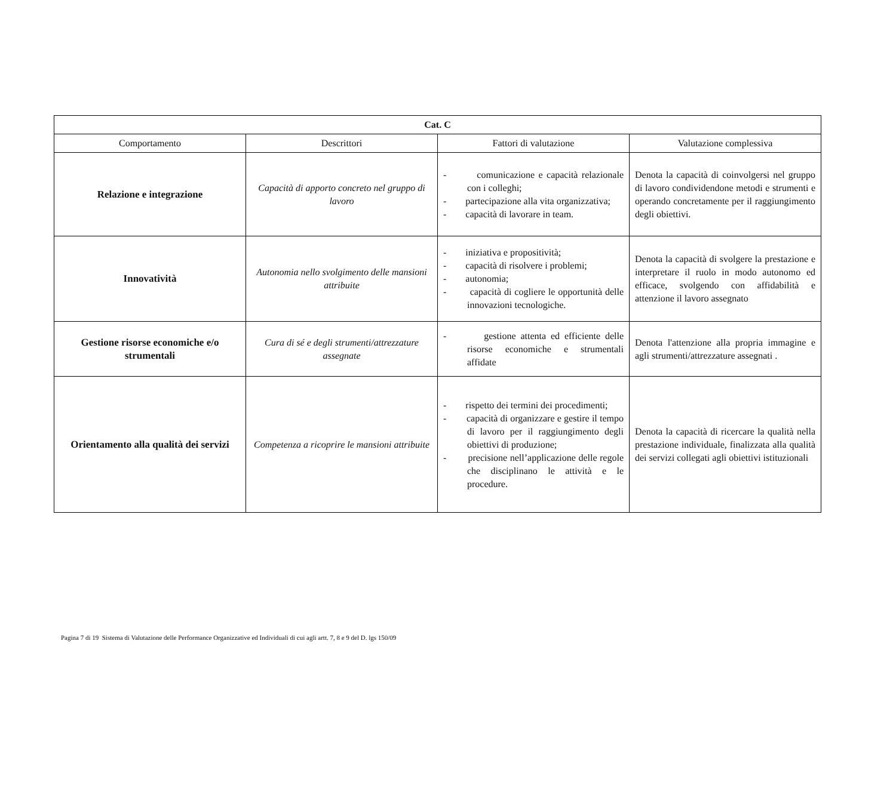| Cat. C | | | |
| --- | --- | --- | --- |
| Comportamento | Descrittori | Fattori di valutazione | Valutazione complessiva |
| Relazione e integrazione | Capacità di apporto concreto nel gruppo di lavoro | - comunicazione e capacità relazionale con i colleghi; - partecipazione alla vita organizzativa; - capacità di lavorare in team. | Denota la capacità di coinvolgersi nel gruppo di lavoro condividendone metodi e strumenti e operando concretamente per il raggiungimento degli obiettivi. |
| Innovatività | Autonomia nello svolgimento delle mansioni attribuite | - iniziativa e propositività; - capacità di risolvere i problemi; - autonomia; - capacità di cogliere le opportunità delle innovazioni tecnologiche. | Denota la capacità di svolgere la prestazione e interpretare il ruolo in modo autonomo ed efficace, svolgendo con affidabilità e attenzione il lavoro assegnato |
| Gestione risorse economiche e/o strumentali | Cura di sé e degli strumenti/attrezzature assegnate | - gestione attenta ed efficiente delle risorse economiche e strumentali affidate | Denota l'attenzione alla propria immagine e agli strumenti/attrezzature assegnati . |
| Orientamento alla qualità dei servizi | Competenza a ricoprire le mansioni attribuite | - rispetto dei termini dei procedimenti; - capacità di organizzare e gestire il tempo di lavoro per il raggiungimento degli obiettivi di produzione; - precisione nell’applicazione delle regole che disciplinano le attività e le procedure. | Denota la capacità di ricercare la qualità nella prestazione individuale, finalizzata alla qualità dei servizi collegati agli obiettivi istituzionali |
Pagina 7 di 19 Sistema di Valutazione delle Performance Organizzative ed Individuali di cui agli artt. 7, 8 e 9 del D. lgs 150/09